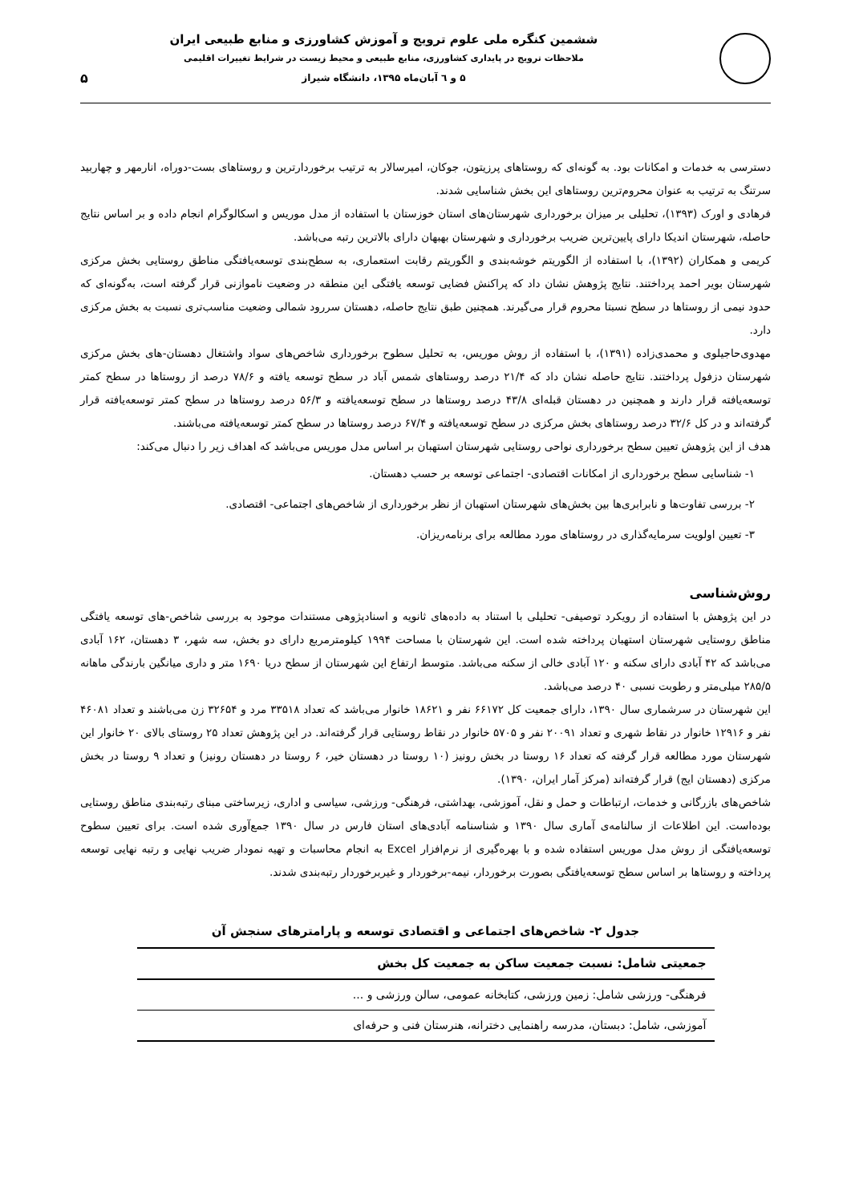ششمین کنگره ملی علوم ترویج و آموزش کشاورزی و منابع طبیعی ایران
ملاحظات ترویج در پایداری کشاورزی، منابع طبیعی و محیط زیست در شرایط تغییرات اقلیمی
۵ و ٦ آبان‌ماه ۱۳۹۵، دانشگاه شیراز
۵
دسترسی به خدمات و امکانات بود. به گونه‌ای که روستاهای پرزیتون، جوکان، امیرسالار به ترتیب برخوردارترین و روستاهای بست-دوراه، انارمهر و چهاربید سرتنگ به ترتیب به عنوان محروم‌ترین روستاهای این بخش شناسایی شدند.
فرهادی و اورک (۱۳۹۳)، تحلیلی بر میزان برخورداری شهرستان‌های استان خوزستان با استفاده از مدل موریس و اسکالوگرام انجام داده و بر اساس نتایج حاصله، شهرستان اندیکا دارای پایین‌ترین ضریب برخورداری و شهرستان بهبهان دارای بالاترین رتبه می‌باشد.
کریمی و همکاران (۱۳۹۲)، با استفاده از الگوریتم خوشه‌بندی و الگوریتم رقابت استعماری، به سطح‌بندی توسعه‌یافتگی مناطق روستایی بخش مرکزی شهرستان بویر احمد پرداختند. نتایج پژوهش نشان داد که پراکنش فضایی توسعه یافتگی این منطقه در وضعیت ناموازنی قرار گرفته است، به‌گونه‌ای که حدود نیمی از روستاها در سطح نسبتا محروم قرار می‌گیرند. همچنین طبق نتایج حاصله، دهستان سررود شمالی وضعیت مناسب‌تری نسبت به بخش مرکزی دارد.
مهدوی‌حاجیلوی و محمدی‌زاده (۱۳۹۱)، با استفاده از روش موریس، به تحلیل سطوح برخورداری شاخص‌های سواد واشتغال دهستان-های بخش مرکزی شهرستان دزفول پرداختند. نتایج حاصله نشان داد که ۲۱/۴ درصد روستاهای شمس آباد در سطح توسعه یافته و ۷۸/۶ درصد از روستاها در سطح کمتر توسعه‌یافته قرار دارند و همچنین در دهستان قبله‌ای ۴۳/۸ درصد روستاها در سطح توسعه‌یافته و ۵۶/۳ درصد روستاها در سطح کمتر توسعه‌یافته قرار گرفته‌اند و در کل ۳۲/۶ درصد روستاهای بخش مرکزی در سطح توسعه‌یافته و ۶۷/۴ درصد روستاها در سطح کمتر توسعه‌یافته می‌باشند.
هدف از این پژوهش تعیین سطح برخورداری نواحی روستایی شهرستان استهبان بر اساس مدل موریس می‌باشد که اهداف زیر را دنبال می‌کند:
۱- شناسایی سطح برخورداری از امکانات اقتصادی- اجتماعی توسعه بر حسب دهستان.
۲- بررسی تفاوت‌ها و نابرابری‌ها بین بخش‌های شهرستان استهبان از نظر برخورداری از شاخص‌های اجتماعی- اقتصادی.
۳- تعیین اولویت سرمایه‌گذاری در روستاهای مورد مطالعه برای برنامه‌ریزان.
روش‌شناسی
در این پژوهش با استفاده از رویکرد توصیفی- تحلیلی با استناد به داده‌های ثانویه و اسنادپژوهی مستندات موجود به بررسی شاخص-های توسعه یافتگی مناطق روستایی شهرستان استهبان پرداخته شده است. این شهرستان با مساحت ۱۹۹۴ کیلومترمربع دارای دو بخش، سه شهر، ۳ دهستان، ۱۶۲ آبادی می‌باشد که ۴۲ آبادی دارای سکنه و ۱۲۰ آبادی خالی از سکنه می‌باشد. متوسط ارتفاع این شهرستان از سطح دریا ۱۶۹۰ متر و داری میانگین بارندگی ماهانه ۲۸۵/۵ میلی‌متر و رطوبت نسبی ۴۰ درصد می‌باشد.
این شهرستان در سرشماری سال ۱۳۹۰، دارای جمعیت کل ۶۶۱۷۲ نفر و ۱۸۶۲۱ خانوار می‌باشد که تعداد ۳۳۵۱۸ مرد و ۳۲۶۵۴ زن می‌باشند و تعداد ۴۶۰۸۱ نفر و ۱۲۹۱۶ خانوار در نقاط شهری و تعداد ۲۰۰۹۱ نفر و ۵۷۰۵ خانوار در نقاط روستایی قرار گرفته‌اند. در این پژوهش تعداد ۲۵ روستای بالای ۲۰ خانوار این شهرستان مورد مطالعه قرار گرفته که تعداد ۱۶ روستا در بخش رونیز (۱۰ روستا در دهستان خیر، ۶ روستا در دهستان رونیز) و تعداد ۹ روستا در بخش مرکزی (دهستان ایج) قرار گرفته‌اند (مرکز آمار ایران، ۱۳۹۰).
شاخص‌های بازرگانی و خدمات، ارتباطات و حمل و نقل، آموزشی، بهداشتی، فرهنگی- ورزشی، سیاسی و اداری، زیرساختی مبنای رتبه‌بندی مناطق روستایی بوده‌است. این اطلاعات از سالنامه‌ی آماری سال ۱۳۹۰ و شناسنامه آبادی‌های استان فارس در سال ۱۳۹۰ جمع‌آوری شده است. برای تعیین سطوح توسعه‌یافتگی از روش مدل موریس استفاده شده و با بهره‌گیری از نرم‌افزار Excel به انجام محاسبات و تهیه نمودار ضریب نهایی و رتبه نهایی توسعه پرداخته و روستاها بر اساس سطح توسعه‌یافتگی بصورت برخوردار، نیمه-برخوردار و غیربرخوردار رتبه‌بندی شدند.
جدول ۲- شاخص‌های اجتماعی و اقتصادی توسعه و پارامترهای سنجش آن
| جمعیتی شامل: نسبت جمعیت ساکن به جمعیت کل بخش |
| --- |
| فرهنگی- ورزشی شامل: زمین ورزشی، کتابخانه عمومی، سالن ورزشی و ... |
| آموزشی، شامل: دبستان، مدرسه راهنمایی دخترانه، هنرستان فنی و حرفه‌ای |